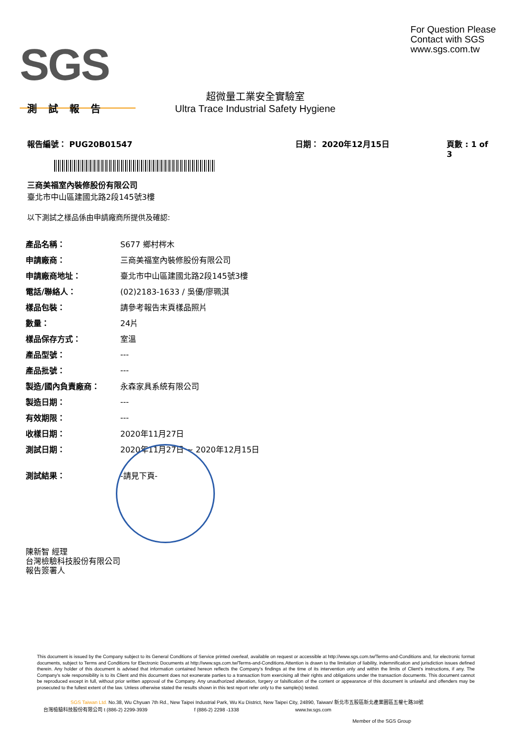SGS
For Question Please
Contact with SGS
www.sgs.com.tw
測 試 報 告
超微量工業安全實驗室
Ultra Trace Industrial Safety Hygiene
報告編號： PUG20B01547 日期： 2020年12月15日 頁數 : 1 of 3
三商美福室內裝修股份有限公司
臺北市中山區建國北路2段145號3樓
以下測試之樣品係由申請廠商所提供及確認:
| 產品名稱： | S677 鄉村梣木 |
| 申請廠商： | 三商美福室內裝修股份有限公司 |
| 申請廠商地址： | 臺北市中山區建國北路2段145號3樓 |
| 電話/聯絡人： | (02)2183-1633 / 吳優/廖珮淇 |
| 樣品包裝： | 請參考報告末頁樣品照片 |
| 數量： | 24片 |
| 樣品保存方式： | 室溫 |
| 產品型號： | --- |
| 產品批號： | --- |
| 製造/國內負責廠商： | 永森家具系統有限公司 |
| 製造日期： | --- |
| 有效期限： | --- |
| 收樣日期： | 2020年11月27日 |
| 測試日期： | 2020年11月27日 ~ 2020年12月15日 |
| 測試結果： | -請見下頁- |
陳新智 經理
台灣檢驗科技股份有限公司
報告簽署人
This document is issued by the Company subject to its General Conditions of Service printed overleaf, available on request or accessible at http://www.sgs.com.tw/Terms-and-Conditions and, for electronic format documents, subject to Terms and Conditions for Electronic Documents at http://www.sgs.com.tw/Terms-and-Conditions.Attention is drawn to the limitation of liability, indemnification and jurisdiction issues defined therein. Any holder of this document is advised that information contained hereon reflects the Company's findings at the time of its intervention only and within the limits of Client's instructions, if any. The Company's sole responsibility is to its Client and this document does not exonerate parties to a transaction from exercising all their rights and obligations under the transaction documents. This document cannot be reproduced except in full, without prior written approval of the Company. Any unauthorized alteration, forgery or falsification of the content or appearance of this document is unlawful and offenders may be prosecuted to the fullest extent of the law. Unless otherwise stated the results shown in this test report refer only to the sample(s) tested.
SGS Taiwan Ltd. No.38, Wu Chyuan 7th Rd., New Taipei Industrial Park, Wu Ku District, New Taipei City, 24890, Taiwan/ 新北市五股區新北產業園區五權七路38號
台灣檢驗科技股份有限公司 t (886-2) 2299-3939 f (886-2) 2298 -1338 www.tw.sgs.com
Member of the SGS Group